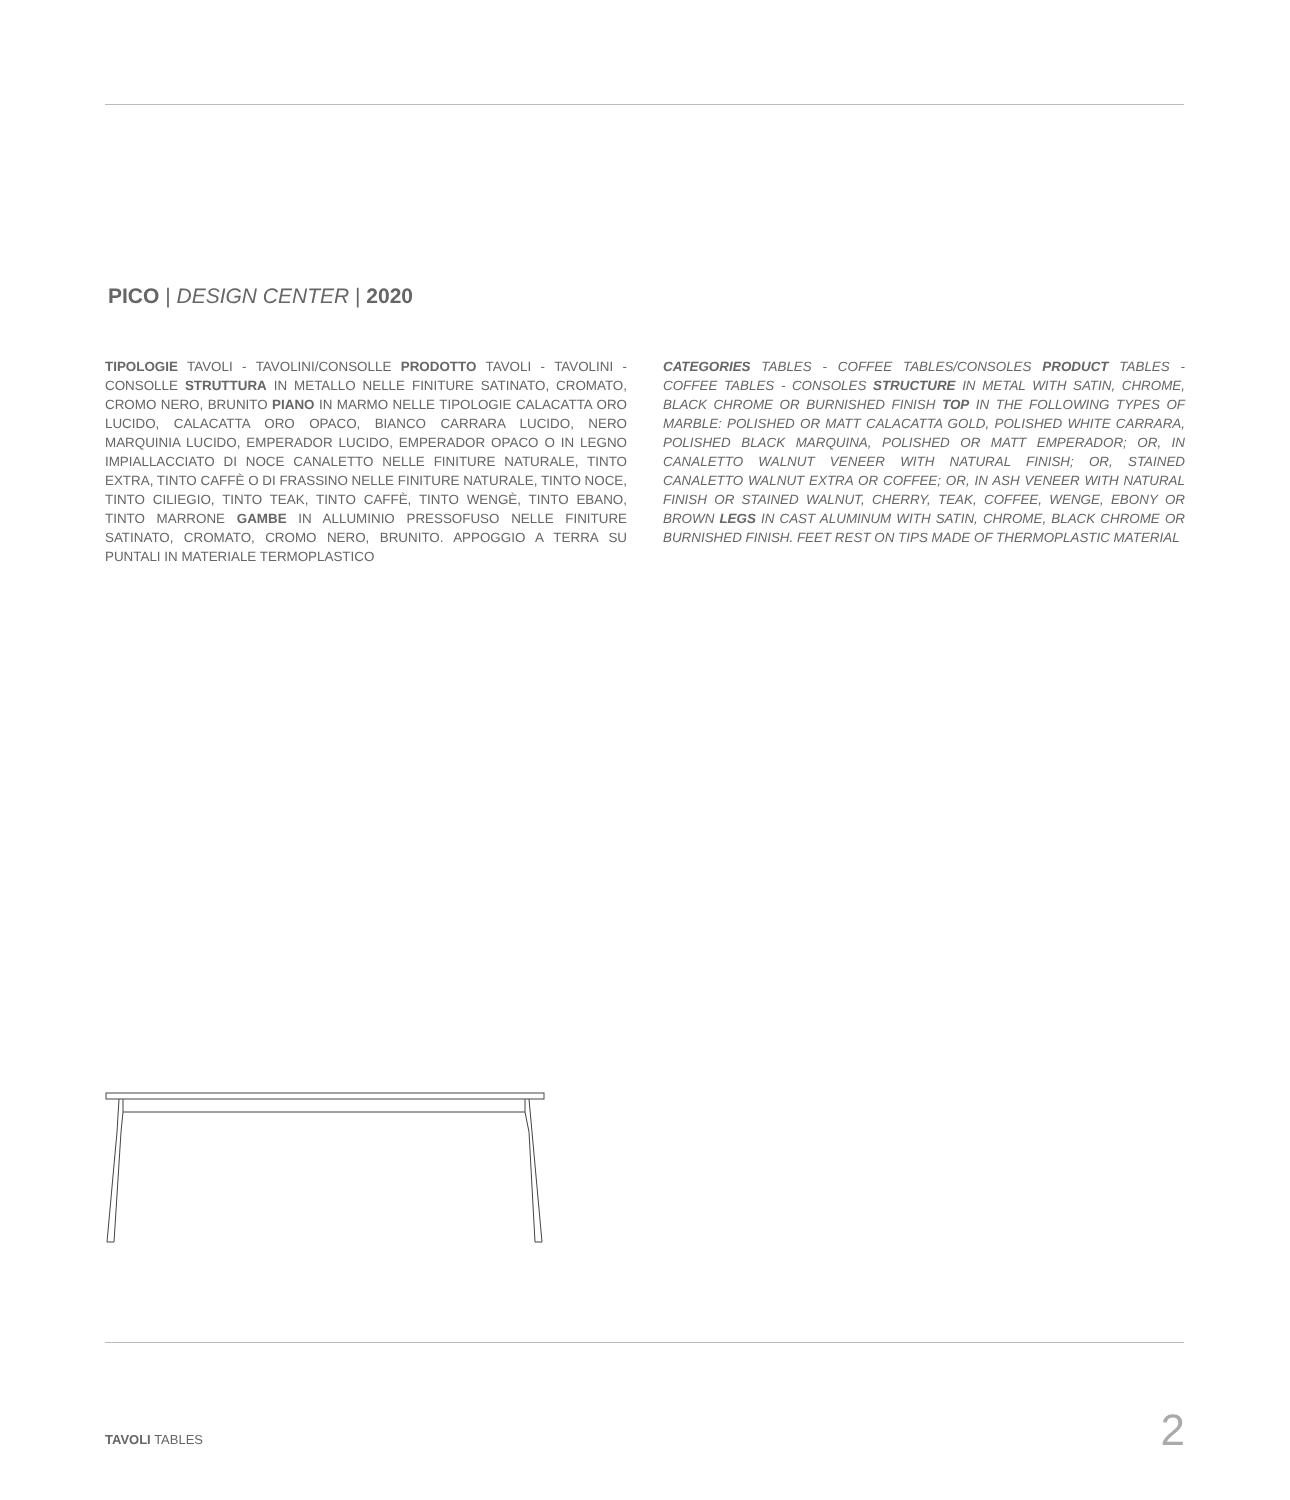PICO | DESIGN CENTER | 2020
TIPOLOGIE TAVOLI - TAVOLINI/CONSOLLE PRODOTTO TAVOLI - TAVOLINI - CONSOLLE STRUTTURA IN METALLO NELLE FINITURE SATINATO, CROMATO, CROMO NERO, BRUNITO PIANO IN MARMO NELLE TIPOLOGIE CALACATTA ORO LUCIDO, CALACATTA ORO OPACO, BIANCO CARRARA LUCIDO, NERO MARQUINIA LUCIDO, EMPERADOR LUCIDO, EMPERADOR OPACO O IN LEGNO IMPIALLACCIATO DI NOCE CANALETTO NELLE FINITURE NATURALE, TINTO EXTRA, TINTO CAFFÈ O DI FRASSINO NELLE FINITURE NATURALE, TINTO NOCE, TINTO CILIEGIO, TINTO TEAK, TINTO CAFFÈ, TINTO WENGÈ, TINTO EBANO, TINTO MARRONE GAMBE IN ALLUMINIO PRESSOFUSO NELLE FINITURE SATINATO, CROMATO, CROMO NERO, BRUNITO. APPOGGIO A TERRA SU PUNTALI IN MATERIALE TERMOPLASTICO
CATEGORIES TABLES - COFFEE TABLES/CONSOLES PRODUCT TABLES - COFFEE TABLES - CONSOLES STRUCTURE IN METAL WITH SATIN, CHROME, BLACK CHROME OR BURNISHED FINISH TOP IN THE FOLLOWING TYPES OF MARBLE: POLISHED OR MATT CALACATTA GOLD, POLISHED WHITE CARRARA, POLISHED BLACK MARQUINA, POLISHED OR MATT EMPERADOR; OR, IN CANALETTO WALNUT VENEER WITH NATURAL FINISH; OR, STAINED CANALETTO WALNUT EXTRA OR COFFEE; OR, IN ASH VENEER WITH NATURAL FINISH OR STAINED WALNUT, CHERRY, TEAK, COFFEE, WENGE, EBONY OR BROWN LEGS IN CAST ALUMINUM WITH SATIN, CHROME, BLACK CHROME OR BURNISHED FINISH. FEET REST ON TIPS MADE OF THERMOPLASTIC MATERIAL
TAVOLI TABLES 2